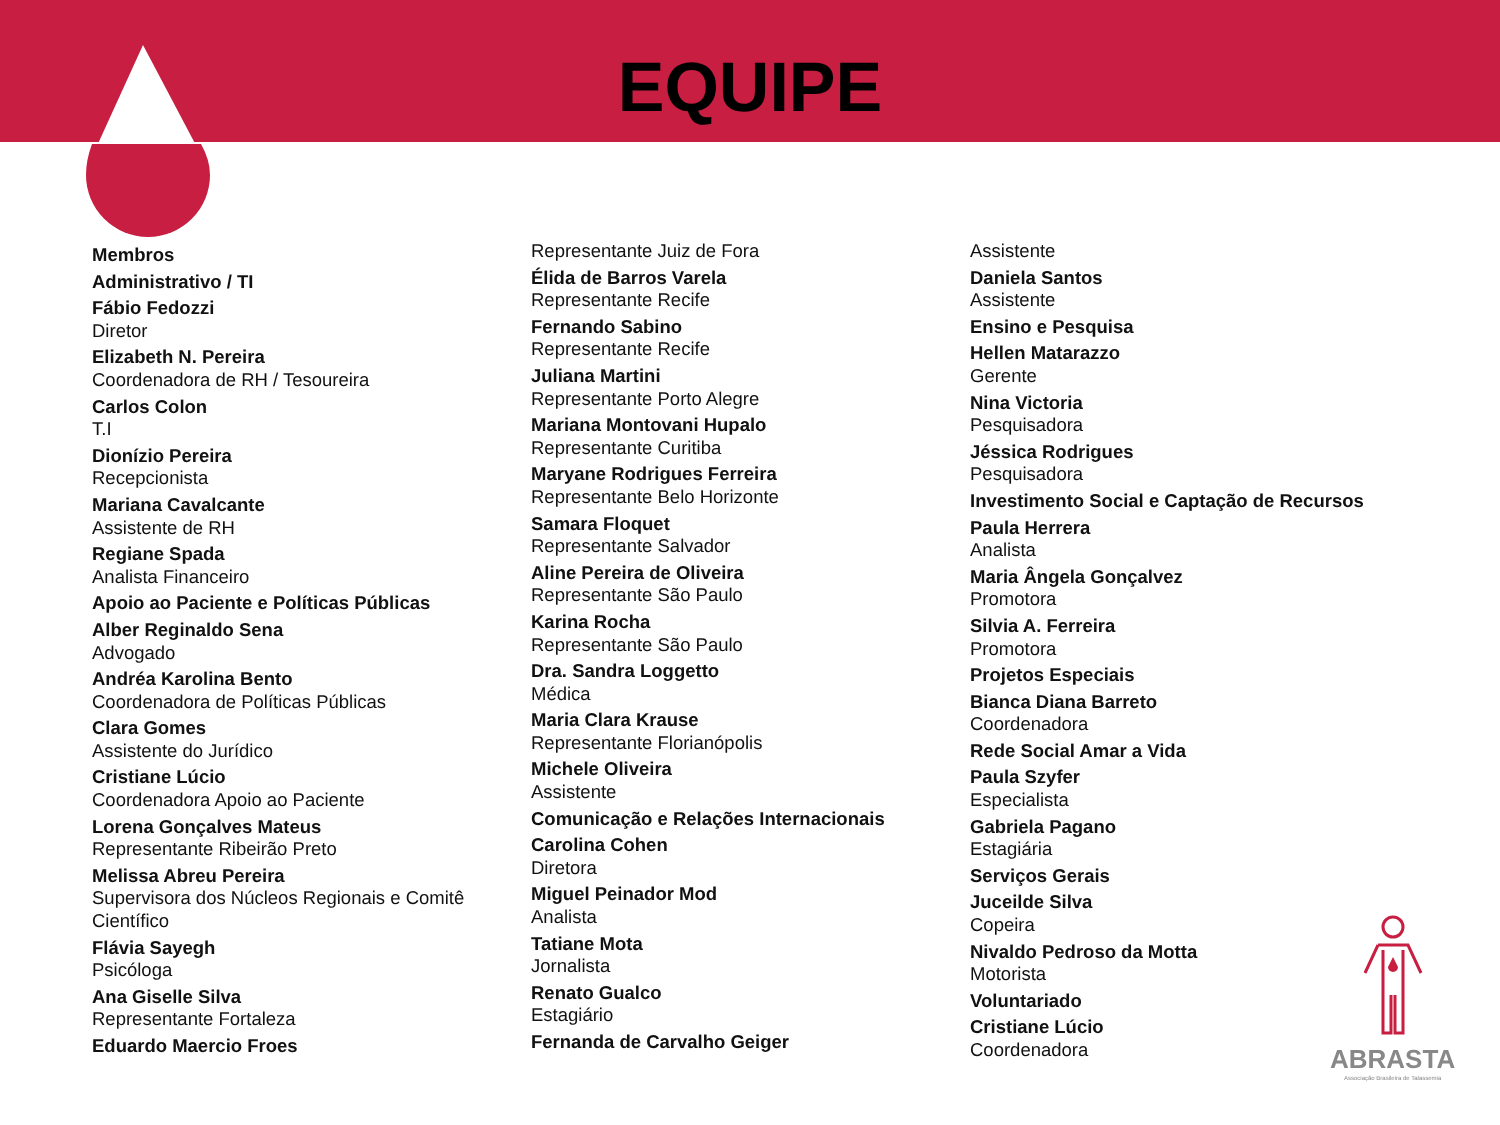EQUIPE
Membros
Administrativo / TI
Fábio Fedozzi
Diretor
Elizabeth N. Pereira
Coordenadora de RH / Tesoureira
Carlos Colon
T.I
Dionízio Pereira
Recepcionista
Mariana Cavalcante
Assistente de RH
Regiane Spada
Analista Financeiro
Apoio ao Paciente e Políticas Públicas
Alber Reginaldo Sena
Advogado
Andréa Karolina Bento
Coordenadora de Políticas Públicas
Clara Gomes
Assistente do Jurídico
Cristiane Lúcio
Coordenadora Apoio ao Paciente
Lorena Gonçalves Mateus
Representante Ribeirão Preto
Melissa Abreu Pereira
Supervisora dos Núcleos Regionais e Comitê Científico
Flávia Sayegh
Psicóloga
Ana Giselle Silva
Representante Fortaleza
Eduardo Maercio Froes
Representante Juiz de Fora
Élida de Barros Varela
Representante Recife
Fernando Sabino
Representante Recife
Juliana Martini
Representante Porto Alegre
Mariana Montovani Hupalo
Representante Curitiba
Maryane Rodrigues Ferreira
Representante Belo Horizonte
Samara Floquet
Representante Salvador
Aline Pereira de Oliveira
Representante São Paulo
Karina Rocha
Representante São Paulo
Dra. Sandra Loggetto
Médica
Maria Clara Krause
Representante Florianópolis
Michele Oliveira
Assistente
Comunicação e Relações Internacionais
Carolina Cohen
Diretora
Miguel Peinador Mod
Analista
Tatiane Mota
Jornalista
Renato Gualco
Estagiário
Fernanda de Carvalho Geiger
Assistente
Daniela Santos
Assistente
Ensino e Pesquisa
Hellen Matarazzo
Gerente
Nina Victoria
Pesquisadora
Jéssica Rodrigues
Pesquisadora
Investimento Social e Captação de Recursos
Paula Herrera
Analista
Maria Ângela Gonçalvez
Promotora
Silvia A. Ferreira
Promotora
Projetos Especiais
Bianca Diana Barreto
Coordenadora
Rede Social Amar a Vida
Paula Szyfer
Especialista
Gabriela Pagano
Estagiária
Serviços Gerais
Juceilde Silva
Copeira
Nivaldo Pedroso da Motta
Motorista
Voluntariado
Cristiane Lúcio
Coordenadora
ABRASTA
Associação Brasileira de Talassemia